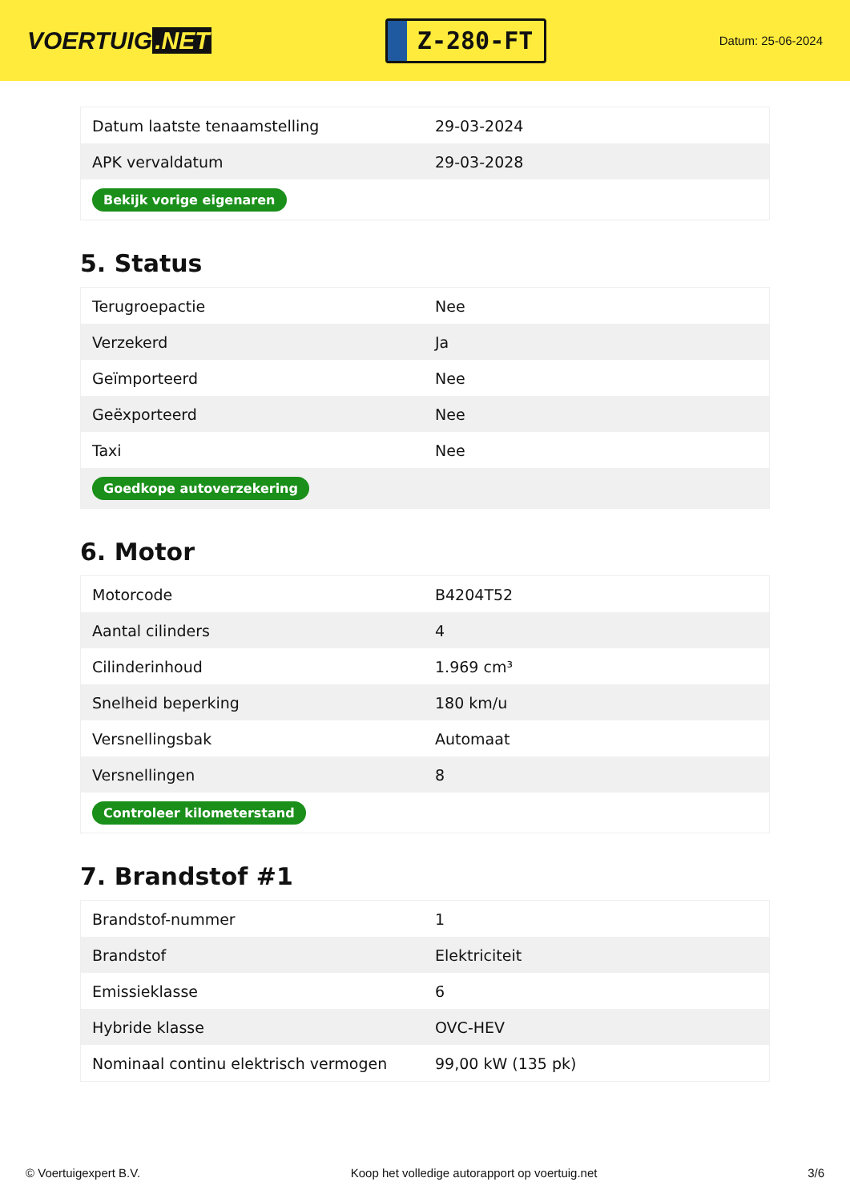VOERTUIG.NET
Z-280-FT
Datum: 25-06-2024
| Datum laatste tenaamstelling | 29-03-2024 |
| APK vervaldatum | 29-03-2028 |
| Bekijk vorige eigenaren | |
5. Status
| Terugroepactie | Nee |
| Verzekerd | Ja |
| Geïmporteerd | Nee |
| Geëxporteerd | Nee |
| Taxi | Nee |
| Goedkope autoverzekering | |
6. Motor
| Motorcode | B4204T52 |
| Aantal cilinders | 4 |
| Cilinderinhoud | 1.969 cm³ |
| Snelheid beperking | 180 km/u |
| Versnellingsbak | Automaat |
| Versnellingen | 8 |
| Controleer kilometerstand | |
7. Brandstof #1
| Brandstof-nummer | 1 |
| Brandstof | Elektriciteit |
| Emissieklasse | 6 |
| Hybride klasse | OVC-HEV |
| Nominaal continu elektrisch vermogen | 99,00 kW (135 pk) |
© Voertuigexpert B.V. Koop het volledige autorapport op voertuig.net 3/6